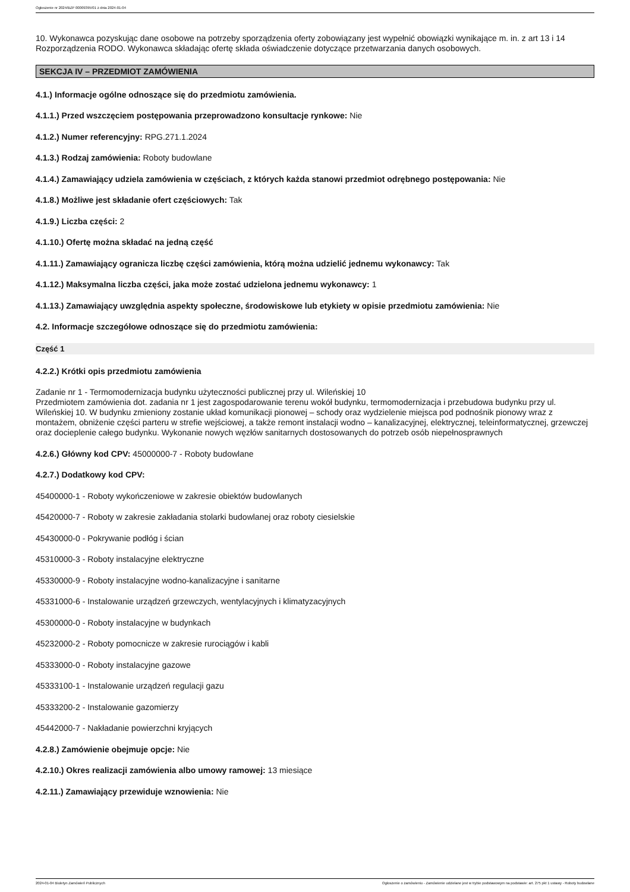Ogłoszenie nr 2024/BZP 00009395/01 z dnia 2024-01-04
10. Wykonawca pozyskując dane osobowe na potrzeby sporządzenia oferty zobowiązany jest wypełnić obowiązki wynikające m. in. z art 13 i 14 Rozporządzenia RODO. Wykonawca składając ofertę składa oświadczenie dotyczące przetwarzania danych osobowych.
SEKCJA IV – PRZEDMIOT ZAMÓWIENIA
4.1.) Informacje ogólne odnoszące się do przedmiotu zamówienia.
4.1.1.) Przed wszczęciem postępowania przeprowadzono konsultacje rynkowe: Nie
4.1.2.) Numer referencyjny: RPG.271.1.2024
4.1.3.) Rodzaj zamówienia: Roboty budowlane
4.1.4.) Zamawiający udziela zamówienia w częściach, z których każda stanowi przedmiot odrębnego postępowania: Nie
4.1.8.) Możliwe jest składanie ofert częściowych: Tak
4.1.9.) Liczba części: 2
4.1.10.) Ofertę można składać na jedną część
4.1.11.) Zamawiający ogranicza liczbę części zamówienia, którą można udzielić jednemu wykonawcy: Tak
4.1.12.) Maksymalna liczba części, jaka może zostać udzielona jednemu wykonawcy: 1
4.1.13.) Zamawiający uwzględnia aspekty społeczne, środowiskowe lub etykiety w opisie przedmiotu zamówienia: Nie
4.2. Informacje szczegółowe odnoszące się do przedmiotu zamówienia:
Część 1
4.2.2.) Krótki opis przedmiotu zamówienia
Zadanie nr 1 - Termomodernizacja budynku użyteczności publicznej przy ul. Wileńskiej 10
Przedmiotem zamówienia dot. zadania nr 1 jest zagospodarowanie terenu wokół budynku, termomodernizacja i przebudowa budynku przy ul. Wileńskiej 10. W budynku zmieniony zostanie układ komunikacji pionowej – schody oraz wydzielenie miejsca pod podnośnik pionowy wraz z montażem, obniżenie części parteru w strefie wejściowej, a także remont instalacji wodno – kanalizacyjnej, elektrycznej, teleinformatycznej, grzewczej oraz docieplenie całego budynku. Wykonanie nowych węzłów sanitarnych dostosowanych do potrzeb osób niepełnosprawnych
4.2.6.) Główny kod CPV: 45000000-7 - Roboty budowlane
4.2.7.) Dodatkowy kod CPV:
45400000-1 - Roboty wykończeniowe w zakresie obiektów budowlanych
45420000-7 - Roboty w zakresie zakładania stolarki budowlanej oraz roboty ciesielskie
45430000-0 - Pokrywanie podłóg i ścian
45310000-3 - Roboty instalacyjne elektryczne
45330000-9 - Roboty instalacyjne wodno-kanalizacyjne i sanitarne
45331000-6 - Instalowanie urządzeń grzewczych, wentylacyjnych i klimatyzacyjnych
45300000-0 - Roboty instalacyjne w budynkach
45232000-2 - Roboty pomocnicze w zakresie rurociągów i kabli
45333000-0 - Roboty instalacyjne gazowe
45333100-1 - Instalowanie urządzeń regulacji gazu
45333200-2 - Instalowanie gazomierzy
45442000-7 - Nakładanie powierzchni kryjących
4.2.8.) Zamówienie obejmuje opcje: Nie
4.2.10.) Okres realizacji zamówienia albo umowy ramowej: 13 miesiące
4.2.11.) Zamawiający przewiduje wznowienia: Nie
2024-01-04 Biuletyn Zamówień Publicznych Ogłoszenie o zamówieniu - Zamówienie udzielane jest w trybie podstawowym na podstawie: art. 275 pkt 1 ustawy - Roboty budowlane